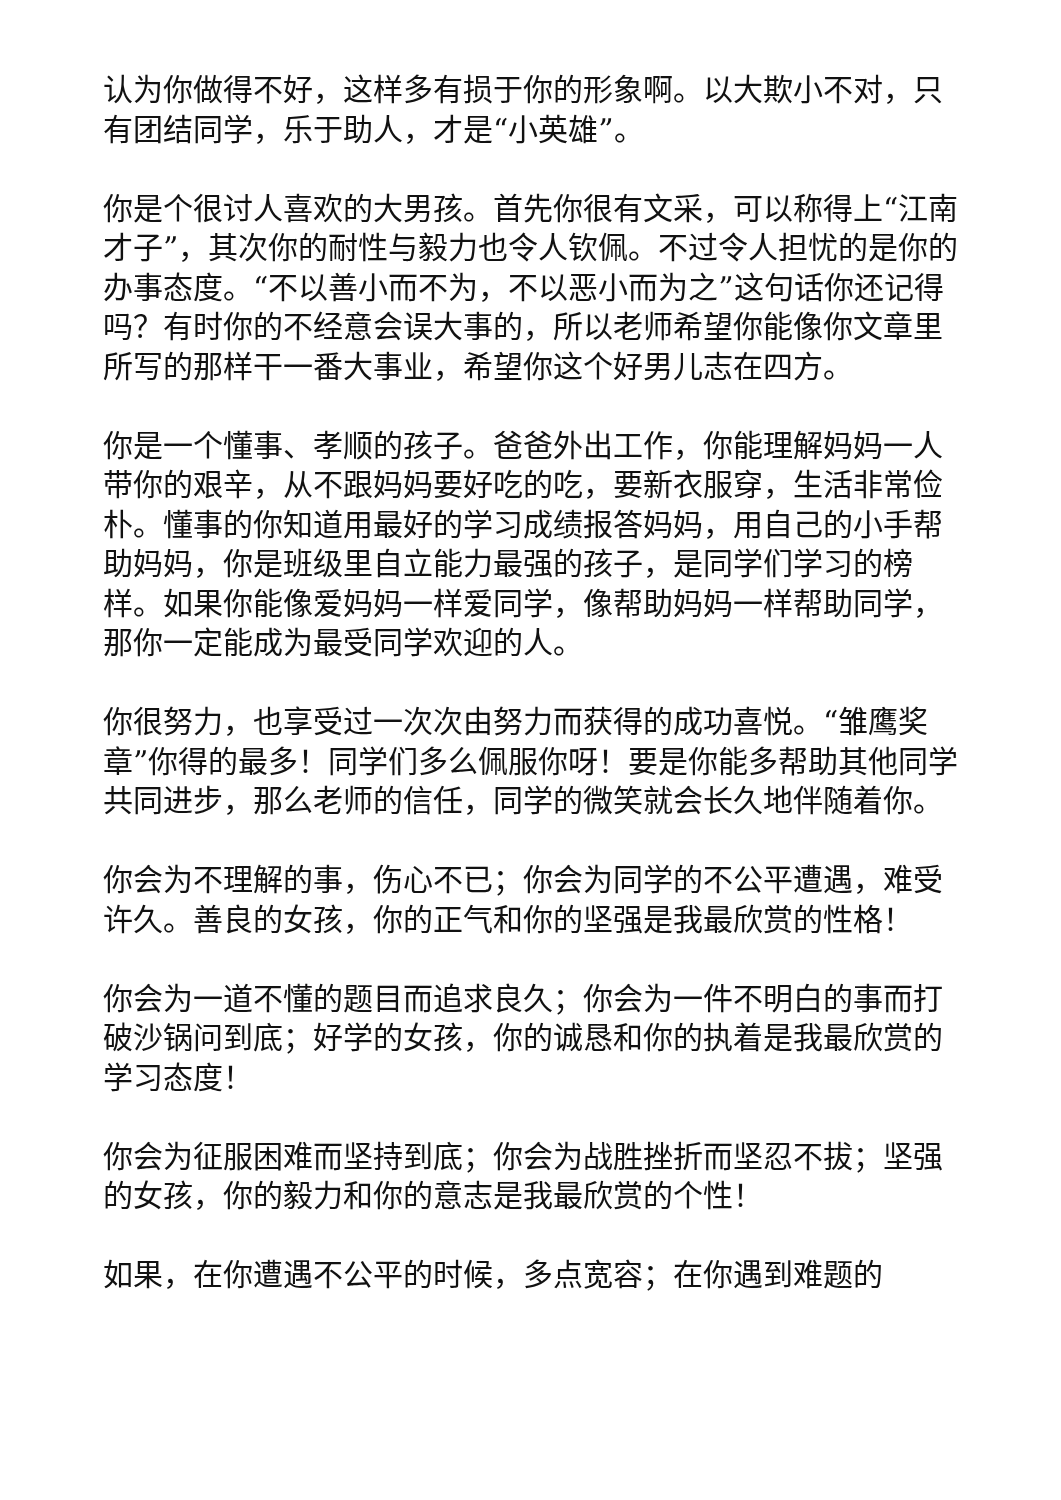认为你做得不好，这样多有损于你的形象啊。以大欺小不对，只有团结同学，乐于助人，才是“小英雄”。
你是个很讨人喜欢的大男孩。首先你很有文采，可以称得上“江南才子”，其次你的耐性与毅力也令人钦佩。不过令人担忧的是你的办事态度。“不以善小而不为，不以恶小而为之”这句话你还记得吗？有时你的不经意会误大事的，所以老师希望你能像你文章里所写的那样干一番大事业，希望你这个好男儿志在四方。
你是一个懂事、孝顺的孩子。爸爸外出工作，你能理解妈妈一人带你的艰辛，从不跟妈妈要好吃的吃，要新衣服穿，生活非常俭朴。懂事的你知道用最好的学习成绩报答妈妈，用自己的小手帮助妈妈，你是班级里自立能力最强的孩子，是同学们学习的榜样。如果你能像爱妈妈一样爱同学，像帮助妈妈一样帮助同学，那你一定能成为最受同学欢迎的人。
你很努力，也享受过一次次由努力而获得的成功喜悦。“雏鹰奖章”你得的最多！同学们多么佩服你呀！要是你能多帮助其他同学共同进步，那么老师的信任，同学的微笑就会长久地伴随着你。
你会为不理解的事，伤心不已；你会为同学的不公平遭遇，难受许久。善良的女孩，你的正气和你的坚强是我最欣赏的性格！
你会为一道不懂的题目而追求良久；你会为一件不明白的事而打破沙锅问到底；好学的女孩，你的诚恳和你的执着是我最欣赏的学习态度！
你会为征服困难而坚持到底；你会为战胜挫折而坚忍不拔；坚强的女孩，你的毅力和你的意志是我最欣赏的个性！
如果，在你遭遇不公平的时候，多点宽容；在你遇到难题的